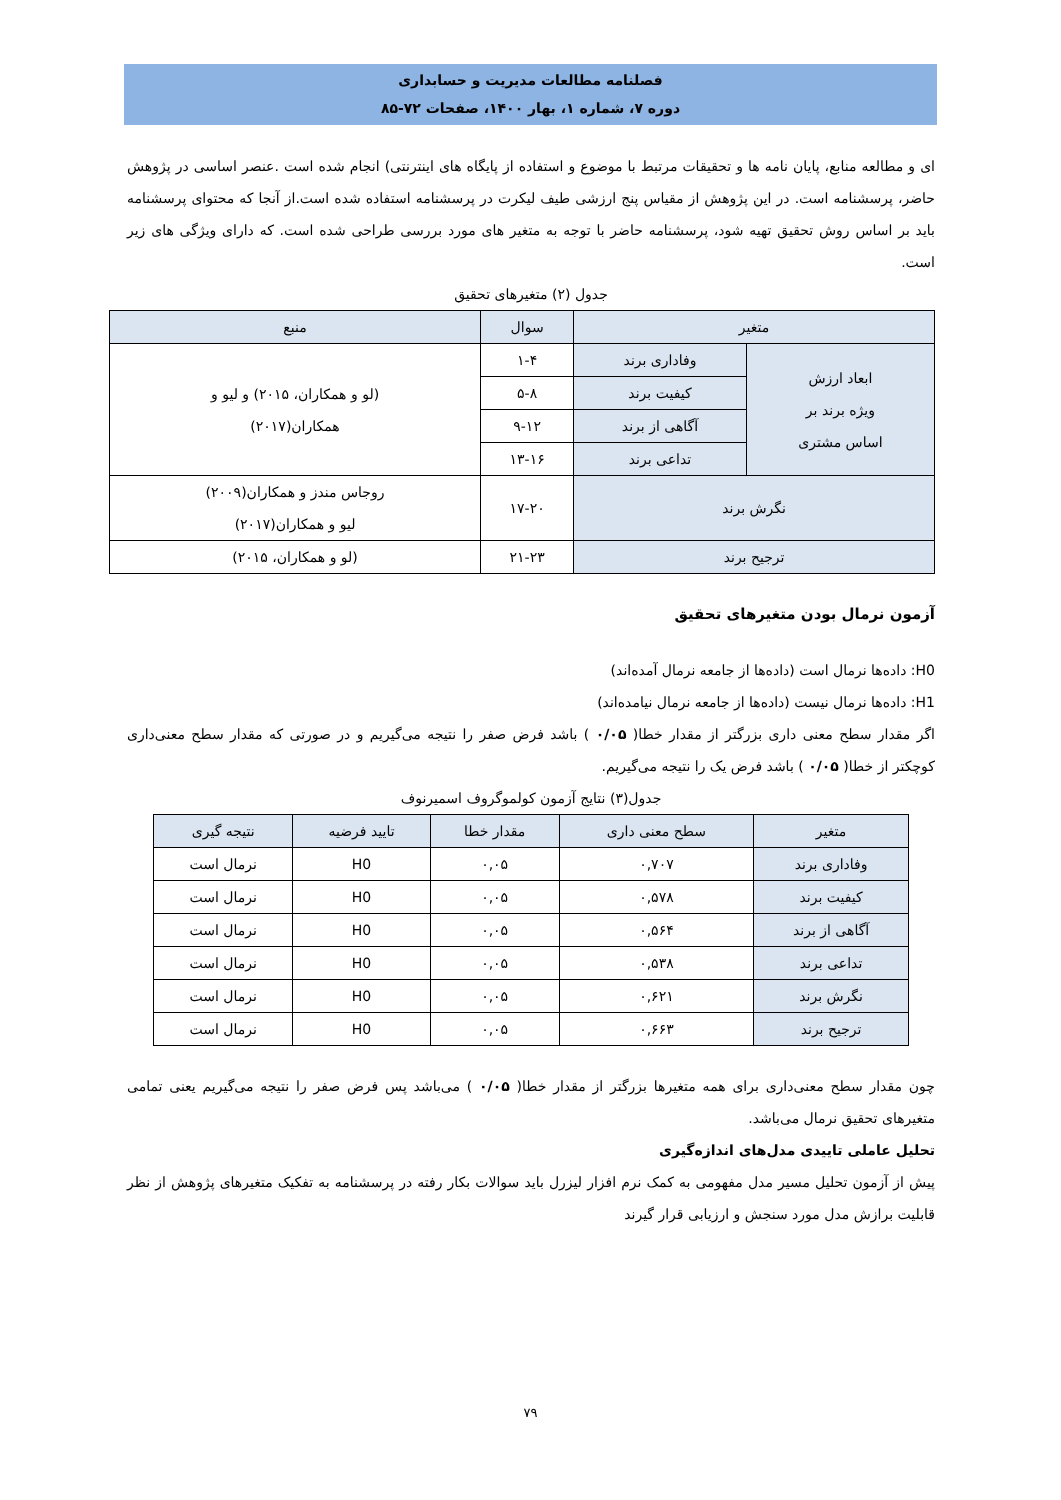فصلنامه مطالعات مدیریت و حسابداری
دوره ۷، شماره ۱، بهار ۱۴۰۰، صفحات ۷۲-۸۵
ای و مطالعه منابع، پایان نامه ها و تحقیقات مرتبط با موضوع و استفاده از پایگاه های اینترنتی) انجام شده است .عنصر اساسی در پژوهش حاضر، پرسشنامه است. در این پژوهش از مقیاس پنج ارزشی طیف لیکرت در پرسشنامه استفاده شده است.از آنجا که محتوای پرسشنامه باید بر اساس روش تحقیق تهیه شود، پرسشنامه حاضر با توجه به متغیر های مورد بررسی طراحی شده است. که دارای ویژگی های زیر است.
جدول (۲) متغیرهای تحقیق
| متغیر | | سوال | منبع |
| --- | --- | --- | --- |
| ابعاد ارزش ویژه برند بر اساس مشتری | وفاداری برند | ۱-۴ | (لو و همکاران، ۲۰۱۵) و لیو و همکاران(۲۰۱۷) |
| | کیفیت برند | ۵-۸ | |
| | آگاهی از برند | ۹-۱۲ | |
| | تداعی برند | ۱۳-۱۶ | |
| نگرش برند | | ۱۷-۲۰ | روجاس مندز و همکاران(۲۰۰۹) لیو و همکاران(۲۰۱۷) |
| ترجیح برند | | ۲۱-۲۳ | (لو و همکاران، ۲۰۱۵) |
آزمون نرمال بودن متغیرهای تحقیق
H0: داده‌ها نرمال است (داده‌ها از جامعه نرمال آمده‌اند)
H1: داده‌ها نرمال نیست (داده‌ها از جامعه نرمال نیامده‌اند)
اگر مقدار سطح معنی داری بزرگتر از مقدار خطا( ۰/۰۵ ) باشد فرض صفر را نتیجه می‌گیریم و در صورتی که مقدار سطح معنی‌داری کوچکتر از خطا( ۰/۰۵ ) باشد فرض یک را نتیجه می‌گیریم.
جدول(۳) نتایج آزمون کولموگروف اسمیرنوف
| متغیر | سطح معنی داری | مقدار خطا | تایید فرضیه | نتیجه گیری |
| --- | --- | --- | --- | --- |
| وفاداری برند | ۰,۷۰۷ | ۰,۰۵ | H0 | نرمال است |
| کیفیت برند | ۰,۵۷۸ | ۰,۰۵ | H0 | نرمال است |
| آگاهی از برند | ۰,۵۶۴ | ۰,۰۵ | H0 | نرمال است |
| تداعی برند | ۰,۵۳۸ | ۰,۰۵ | H0 | نرمال است |
| نگرش برند | ۰,۶۲۱ | ۰,۰۵ | H0 | نرمال است |
| ترجیح برند | ۰,۶۶۳ | ۰,۰۵ | H0 | نرمال است |
چون مقدار سطح معنی‌داری برای همه متغیرها بزرگتر از مقدار خطا( ۰/۰۵ ) می‌باشد پس فرض صفر را نتیجه می‌گیریم یعنی تمامی متغیرهای تحقیق نرمال می‌باشد.
تحلیل عاملی تاییدی مدل‌های اندازه‌گیری
پیش از آزمون تحلیل مسیر مدل مفهومی به کمک نرم افزار لیزرل باید سوالات بکار رفته در پرسشنامه به تفکیک متغیرهای پژوهش از نظر قابلیت برازش مدل مورد سنجش و ارزیابی قرار گیرند
۷۹